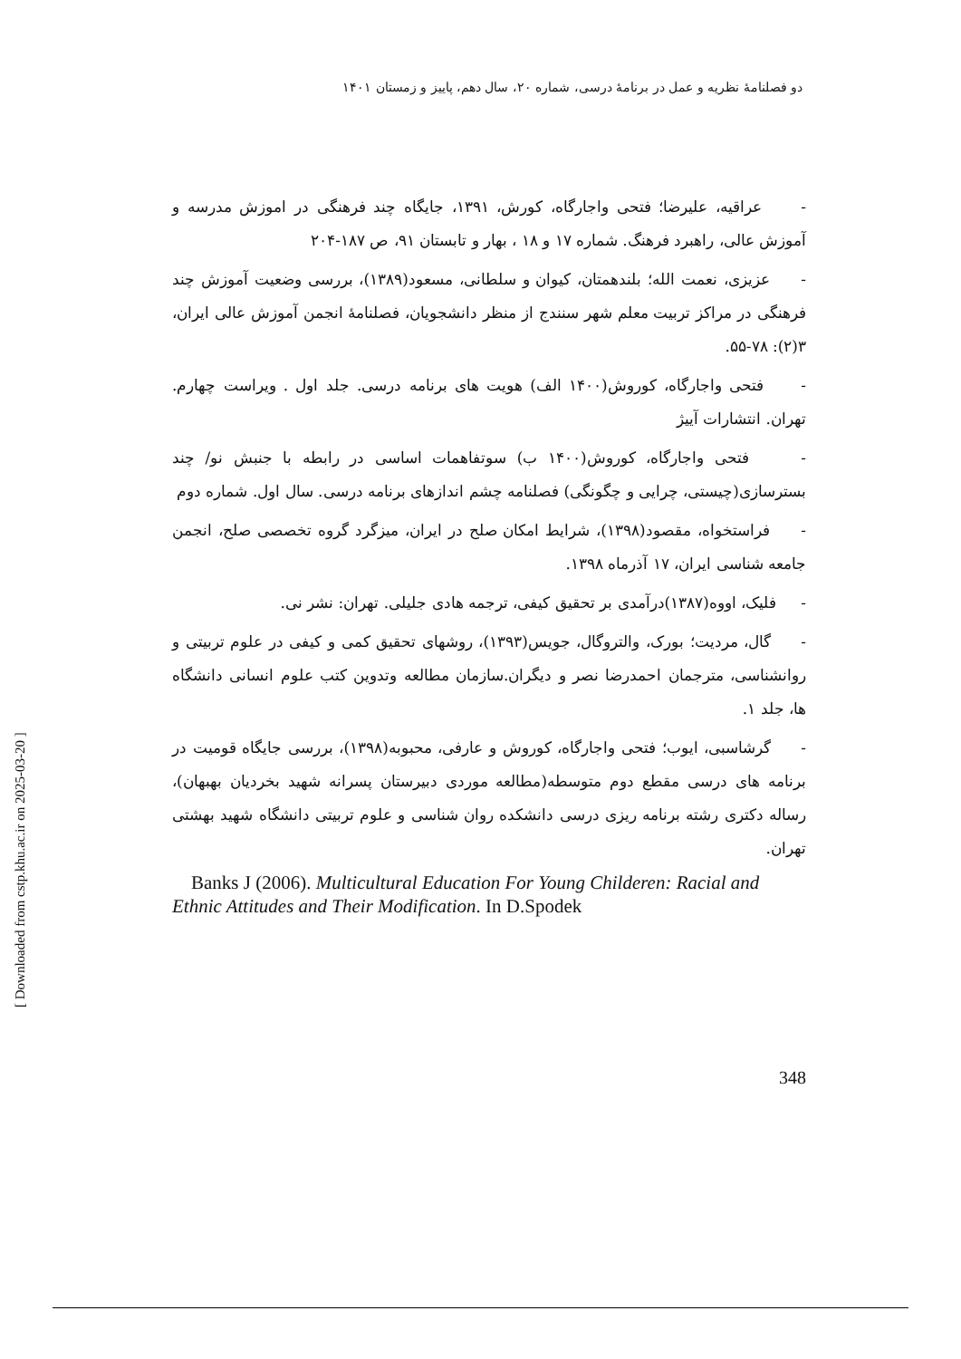[ Downloaded from cstp.khu.ac.ir on 2025-03-20 ]
دو فصلنامهٔ نظریه و عمل در برنامهٔ درسی، شماره ۲۰، سال دهم، پاییز و زمستان ۱۴۰۱
- عراقیه، علیرضا؛ فتحی واجارگاه، کورش، ۱۳۹۱، جایگاه چند فرهنگی در اموزش مدرسه و آموزش عالی، راهبرد فرهنگ. شماره ۱۷ و ۱۸ ، بهار و تابستان ۹۱، ص ۱۸۷-۲۰۴
- عزیزی، نعمت الله؛ بلندهمتان، کیوان و سلطانی، مسعود(۱۳۸۹)، بررسی وضعیت آموزش چند فرهنگی در مراکز تربیت معلم شهر سنندج از منظر دانشجویان، فصلنامهٔ انجمن آموزش عالی ایران، ۳(۲): ۷۸-۵۵.
- فتحی واجارگاه، کوروش(۱۴۰۰ الف) هویت های برنامه درسی. جلد اول . ویراست چهارم. تهران. انتشارات آییژ
- فتحی واجارگاه، کوروش(۱۴۰۰ ب) سوتفاهمات اساسی در رابطه با جنبش نو/ چند بسترسازی(چیستی، چرایی و چگونگی) فصلنامه چشم اندازهای برنامه درسی. سال اول. شماره دوم
- فراستخواه، مقصود(۱۳۹۸)، شرایط امکان صلح در ایران، میزگرد گروه تخصصی صلح، انجمن جامعه شناسی ایران، ۱۷ آذرماه ۱۳۹۸.
- فلیک، اووه(۱۳۸۷)درآمدی بر تحقیق کیفی، ترجمه هادی جلیلی. تهران: نشر نی.
- گال، مردیت؛ بورک، والتروگال، جویس(۱۳۹۳)، روشهای تحقیق کمی و کیفی در علوم تربیتی و روانشناسی، مترجمان احمدرضا نصر و دیگران.سازمان مطالعه وتدوین کتب علوم انسانی دانشگاه ها، جلد ۱.
- گرشاسبی، ایوب؛ فتحی واجارگاه، کوروش و عارفی، محبوبه(۱۳۹۸)، بررسی جایگاه قومیت در برنامه های درسی مقطع دوم متوسطه(مطالعه موردی دبیرستان پسرانه شهید بخردیان بهبهان)، رساله دکتری رشته برنامه ریزی درسی دانشکده روان شناسی و علوم تربیتی دانشگاه شهید بهشتی تهران.
Banks J (2006). Multicultural Education For Young Childeren: Racial and Ethnic Attitudes and Their Modification. In D.Spodek
348